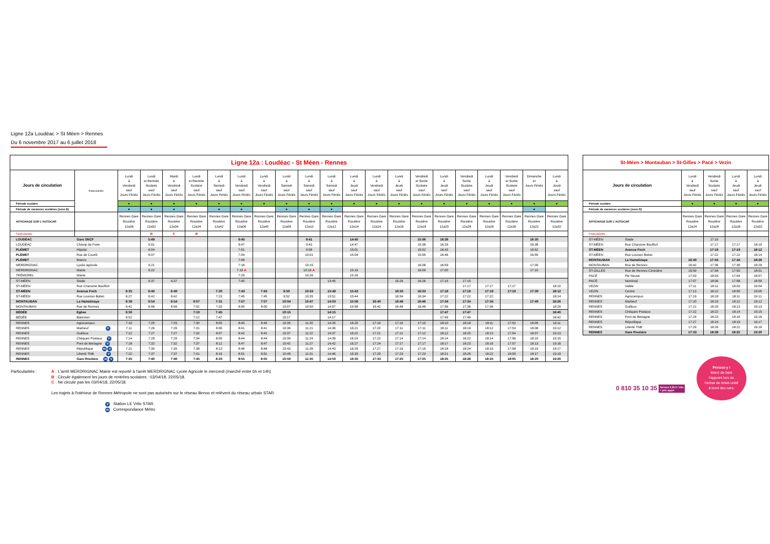Ligne 12a Loudéac > St Méen > Rennes
Du 6 novembre 2017 au 6 juillet 2018
| Ligne 12a : Loudéac - St Méen - Rennes | | | | | | | | | | | | | | | | | | | | | | |
| Jours de circulation | | Particularités | Lundi à Vendredi sauf Jours Fériés | Lundi et Rentrée Scolaire sauf Jours Fériés | Mardi à Vendredi sauf Jours Fériés | Lundi et Rentrée Scolaire sauf Jours Fériés | Lundi à Samedi sauf Jours Fériés | Lundi à Vendredi sauf Jours Fériés | Lundi à Vendredi sauf Jours Fériés | Lundi à Samedi sauf Jours Fériés | Lundi à Samedi sauf Jours Fériés | Lundi à Samedi sauf Jours Fériés | Lundi à Jeudi sauf Jours Fériés | Lundi à Vendredi sauf Jours Fériés | Lundi à Jeudi sauf Jours Fériés | Vendredi et Sortie Scolaire sauf Jours Fériés | Lundi à Jeudi sauf Jours Fériés | Vendredi Sortie Scolaire sauf Jours Fériés | Lundi à Jeudi sauf Jours Fériés | Vendredi et Sortie Scolaire sauf Jours Fériés | Dimanche et Jours Fériés | Lundi à Jeudi sauf Jours Fériés |
| Période scolaire | | | ● | ● | ● | ● | ● | ● | ● | ● | ● | ● | ● | ● | ● | ● | ● | ● | ● | ● | ● | ● |
| Période de vacances scolaires (zone B) | | | ● | ● | ● | | ● | ● | | ● | ● | ● | | | | | | | | | ● | |
| AFFICHAGE SUR L'AUTOCAR | | | Rennes Gare Routière 12a36 | Rennes Gare Routière 12a02 | Rennes Gare Routière 12a04 | Rennes Gare Routière 12a34 | Rennes Gare Routière 12a42 | Rennes Gare Routière 12a06 | Rennes Gare Routière 12a40 | Rennes Gare Routière 12a08 | Rennes Gare Routière 12a10 | Rennes Gare Routière 12a12 | Rennes Gare Routière 12a14 | Rennes Gare Routière 12a24 | Rennes Gare Routière 12a16 | Rennes Gare Routière 12a18 | Rennes Gare Routière 12a20 | Rennes Gare Routière 12a28 | Rennes Gare Routière 12a26 | Rennes Gare Routière 12a30 | Rennes Gare Routière 12a22 | Rennes Gare Routière 12a32 |
| Particularités | | | | B | C | B | | | | | | | | | | | | | | | | |
| LOUDÉAC | Gare SNCF | | | 5:49 | | | | 6:45 | | | 9:41 | | 14:45 | | | 15:36 | 16:26 | | | | 16:35 | |
| LOUDÉAC | Champ de Foire | | | 5:51 | | | | 6:47 | | | 9:43 | | 14:47 | | | 15:38 | 16:29 | | | | 16:38 | |
| PLÉMET | Hôpital | | | 6:04 | | | | 7:01 | | | 9:58 | | 15:01 | | | 15:52 | 16:43 | | | | 16:52 | |
| PLÉMET | Rue de Courtil | | | 6:07 | | | | 7:04 | | | 10:01 | | 15:04 | | | 15:55 | 16:46 | | | | 16:55 | |
| PLÉMET | Branro | | | | | | | 7:08 | | | | | | | | | | | | | | |
| MERDRIGNAC | Lycée agricole | | | 6:21 | | | | 7:18 | | | 10:15 | | | | | 16:08 | 16:59 | | | | 17:09 | |
| MERDRIGNAC | Mairie | | | 6:22 | | | | 7:19 A | | | 10:16 A | | 15:19 | | | 16:09 | 17:00 | | | | 17:10 | |
| TRÉMOREL | Mairie | | | | | | | 7:29 | | | 10:26 | | 15:29 | | | | | | | | | |
| ST-MÉEN | Stade | | | 6:37 | 6:37 | | | 7:40 | | | | 13:45 | | | 16:26 | 16:26 | 17:15 | 17:15 | | | | |
| ST-MÉEN | Rue Chanoine Bouffort | | | | | | | | | | | | | | | | | 17:17 | 17:17 | 17:17 | | 18:10 |
| ST-MÉEN | Avenue Foch | | 6:25 | 6:40 | 6:40 | | 7:20 | 7:43 | 7:43 | 9:50 | 10:33 | 13:49 | 15:42 | | 16:33 | 16:33 | 17:19 | 17:19 | 17:19 | 17:19 | 17:30 | 18:12 |
| ST-MÉEN | Rue Louison Bobet | | 6:27 | 6:42 | 6:42 | | 7:23 | 7:45 | 7:45 | 9:52 | 10:35 | 13:51 | 15:44 | | 16:34 | 16:34 | 17:22 | 17:22 | 17:22 | | | 18:14 |
| MONTAUBAN | La Hamelinaye | | 6:39 | 6:54 | 6:54 | 6:57 | 7:31 | 7:57 | 7:57 | 10:04 | 10:47 | 14:03 | 15:56 | 16:40 | 16:46 | 16:46 | 17:34 | 17:34 | 17:34 | | 17:40 | 18:26 |
| MONTAUBAN | Rue de Rennes | | 6:42 | 6:56 | 6:56 | 7:02 | 7:33 | 8:00 | 8:00 | 10:07 | 10:50 | 14:07 | 15:58 | 16:42 | 16:48 | 16:48 | 17:36 | 17:36 | 17:36 | | | 18:29 |
| BÉDÉE | Eglise | | 6:50 | | | 7:10 | 7:45 | | | 10:15 | | 14:15 | | | | | 17:47 | 17:47 | | | | 18:40 |
| BÉDÉE | Barenton | | 6:52 | | | 7:12 | 7:47 | | | 10:17 | | 14:17 | | | | | 17:49 | 17:49 | | | | 18:42 |
| RENNES | Agrocampus | | 7:10 | 7:25 | 7:25 | 7:30 | 8:05 | 8:40 | 8:40 | 10:35 | 11:20 | 14:35 | 16:20 | 17:19 | 17:10 | 17:10 | 18:10 | 18:18 | 18:11 | 17:52 | 18:05 | 19:11 |
| RENNES | Marbeuf V | | 7:11 | 7:26 | 7:26 | 7:31 | 8:06 | 8:41 | 8:41 | 10:36 | 11:21 | 14:36 | 16:21 | 17:20 | 17:11 | 17:11 | 18:11 | 18:19 | 18:12 | 17:53 | 18:06 | 19:12 |
| RENNES | Guilloux | | 7:12 | 7:27 | 7:27 | 7:32 | 8:07 | 8:42 | 8:42 | 10:37 | 11:22 | 14:37 | 16:22 | 17:21 | 17:12 | 17:12 | 18:12 | 18:20 | 18:13 | 17:54 | 18:07 | 19:13 |
| RENNES | Chèques Postaux V | | 7:14 | 7:29 | 7:29 | 7:34 | 8:09 | 8:44 | 8:44 | 10:39 | 11:24 | 14:39 | 16:24 | 17:22 | 17:14 | 17:14 | 18:14 | 18:22 | 18:14 | 17:56 | 18:10 | 19:15 |
| RENNES | Pont de Bretagne V | | 7:18 | 7:32 | 7:32 | 7:37 | 8:12 | 8:47 | 8:47 | 10:42 | 11:27 | 14:42 | 16:27 | 17:24 | 17:17 | 17:17 | 18:17 | 18:23 | 18:16 | 17:57 | 18:13 | 19:16 |
| RENNES | République m V | | 7:21 | 7:35 | 7:35 | 7:38 | 8:13 | 8:48 | 8:48 | 10:43 | 11:28 | 14:43 | 16:29 | 17:27 | 17:19 | 17:19 | 18:18 | 18:24 | 18:19 | 17:58 | 18:15 | 19:17 |
| RENNES | Liberté TNB V | | 7:22 | 7:37 | 7:37 | 7:41 | 8:16 | 8:51 | 8:51 | 10:46 | 11:31 | 14:46 | 16:33 | 17:29 | 17:23 | 17:23 | 18:21 | 18:26 | 18:22 | 18:00 | 18:17 | 19:19 |
| RENNES | Gare Routière m V | | 7:25 | 7:40 | 7:40 | 7:45 | 8:20 | 8:55 | 8:55 | 10:50 | 11:35 | 14:50 | 16:35 | 17:33 | 17:25 | 17:25 | 18:25 | 18:28 | 18:25 | 18:05 | 18:20 | 19:20 |
| St-Méen > Montauban > St-Gilles > Pacé > Vezin | | | | | |
| Jours de circulation | | Lundi à Vendredi sauf Jours Fériés | Vendredi Sortie Scolaire sauf Jours Fériés | Lundi à Jeudi sauf Jours Fériés | Lundi à Jeudi sauf Jours Fériés |
| Période scolaire | | ● | ● | ● | ● |
| Période de vacances scolaires (zone B) | | | | | |
| AFFICHAGE SUR L'AUTOCAR | | Rennes Gare Routière 12a24 | Rennes Gare Routière 12a28 | Rennes Gare Routière 12a26 | Rennes Gare Routière 12a32 |
| Particularités | | | | | |
| ST-MÉEN | Stade | | 17:15 | | |
| ST-MÉEN | Rue Chanoine Bouffort | | 17:17 | 17:17 | 18:10 |
| ST-MÉEN | Avenue Foch | | 17:19 | 17:19 | 18:12 |
| ST-MÉEN | Rue Louison Bobet | | 17:22 | 17:22 | 18:14 |
| MONTAUBAN | La Hamelinaye | 16:40 | 17:34 | 17:34 | 18:26 |
| MONTAUBAN | Rue de Rennes | 16:42 | 17:36 | 17:36 | 18:29 |
| ST-GILLES | Rue de Rennes Cimetière | 16:59 | 17:58 | 17:50 | 18:51 |
| PACÉ | Pie Neuve | 17:03 | 18:04 | 17:54 | 18:57 |
| PACÉ | Nominoé | 17:07 | 18:06 | 17:58 | 18:59 |
| VEZIN | Vallée | 17:11 | 18:11 | 18:03 | 19:04 |
| VEZIN | Centre | 17:13 | 18:12 | 18:05 | 19:05 |
| RENNES | Agrocampus | 17:19 | 18:18 | 18:11 | 19:11 |
| RENNES | Marbeuf | 17:20 | 18:19 | 18:12 | 19:12 |
| RENNES | Guilloux | 17:21 | 18:20 | 18:13 | 19:13 |
| RENNES | Chèques Postaux | 17:22 | 18:22 | 18:14 | 19:15 |
| RENNES | Pont de Bretagne | 17:24 | 18:23 | 18:16 | 19:16 |
| RENNES | République | 17:27 | 18:24 | 18:19 | 19:17 |
| RENNES | Liberté TNB | 17:29 | 18:26 | 18:22 | 19:19 |
| RENNES | Gare Routière | 17:33 | 18:28 | 18:25 | 19:20 |
Particularités : A : L'arrêt MERDRIGNAC Mairie est reporté à l'arrêt MERDRIGNAC Lycée Agricole le mercredi (marché entre 6h et 14h)
B : Circule également les jours de rentrées scolaires : 03/04/18, 22/05/18.
C : Ne circule pas les 03/04/18, 22/05/18.
Les trajets à l'intérieur de Rennes Métropole ne sont pas autorisés sur le réseau illenoo et relèvent du réseau urbain STAR.
V Station LE Vélo STAR.
m Correspondance Métro
0 810 35 10 35 Service 0,05 € / min
+ prix appel
Pensez-y !
Merci de faire
l'appoint lors de
l'achat de ticket unité
à bord des cars.